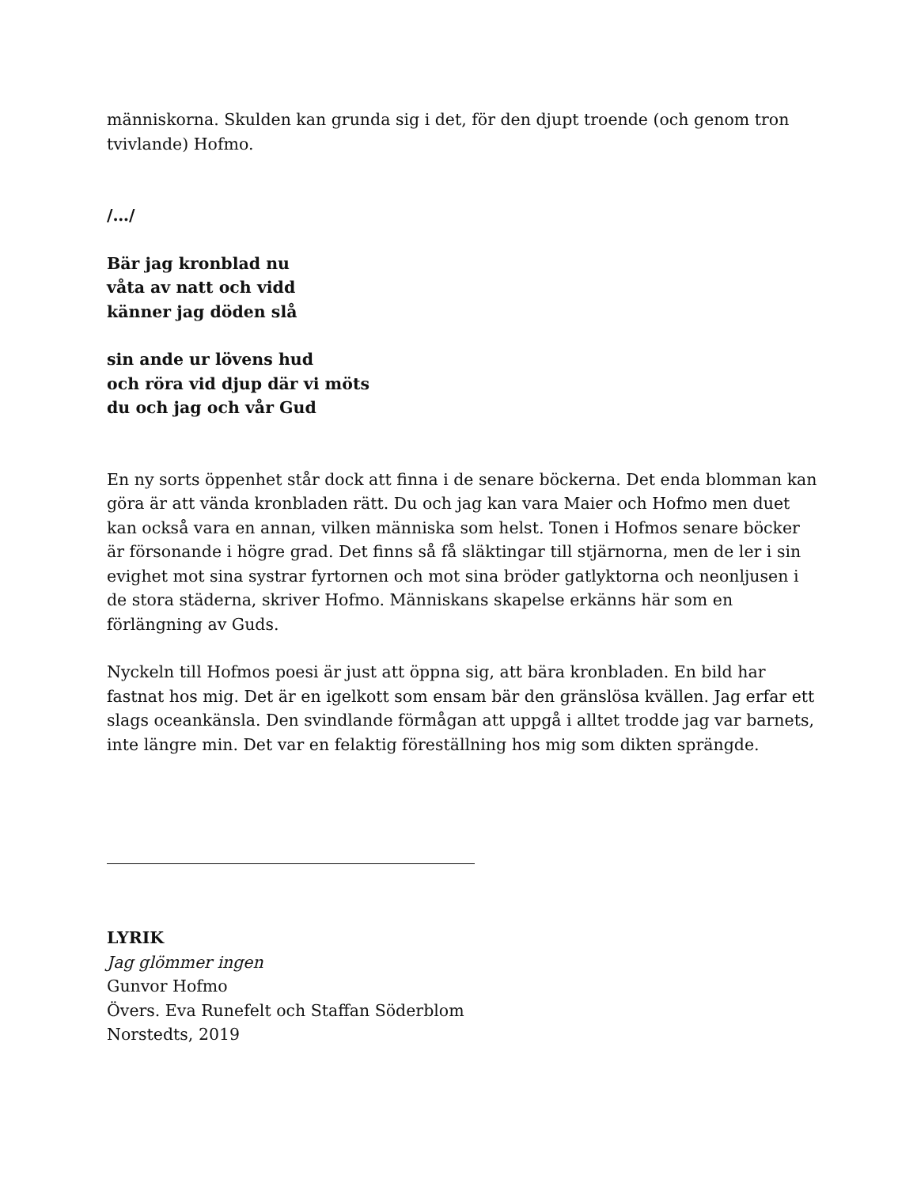människorna. Skulden kan grunda sig i det, för den djupt troende (och genom tron tvivlande) Hofmo.
/…/
Bär jag kronblad nu
våta av natt och vidd
känner jag döden slå
sin ande ur lövens hud
och röra vid djup där vi möts
du och jag och vår Gud
En ny sorts öppenhet står dock att finna i de senare böckerna. Det enda blomman kan göra är att vända kronbladen rätt. Du och jag kan vara Maier och Hofmo men duet kan också vara en annan, vilken människa som helst. Tonen i Hofmos senare böcker är försonande i högre grad. Det finns så få släktingar till stjärnorna, men de ler i sin evighet mot sina systrar fyrtornen och mot sina bröder gatlyktorna och neonljusen i de stora städerna, skriver Hofmo. Människans skapelse erkänns här som en förlängning av Guds.
Nyckeln till Hofmos poesi är just att öppna sig, att bära kronbladen. En bild har fastnat hos mig. Det är en igelkott som ensam bär den gränslösa kvällen. Jag erfar ett slags oceankänsla. Den svindlande förmågan att uppgå i alltet trodde jag var barnets, inte längre min. Det var en felaktig föreställning hos mig som dikten sprängde.
LYRIK
Jag glömmer ingen
Gunvor Hofmo
Övers. Eva Runefelt och Staffan Söderblom
Norstedts, 2019